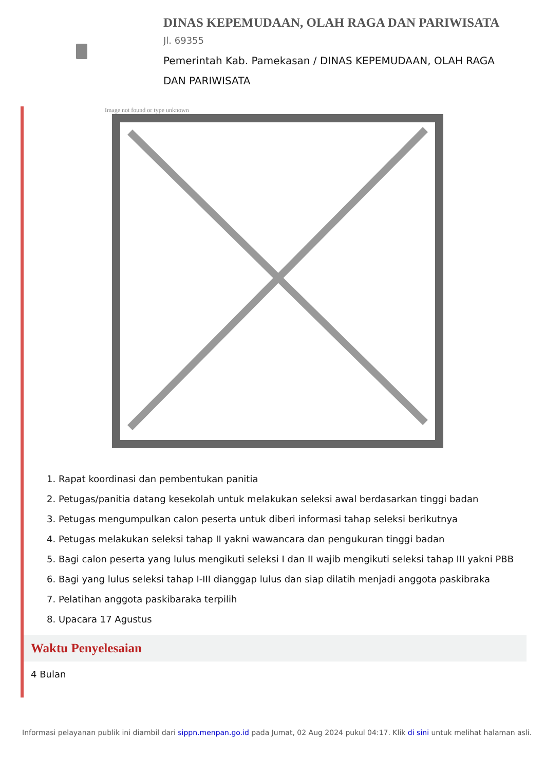DINAS KEPEMUDAAN, OLAH RAGA DAN PARIWISATA
Jl. 69355
Pemerintah Kab. Pamekasan / DINAS KEPEMUDAAN, OLAH RAGA DAN PARIWISATA
Image not found or type unknown
1. Rapat koordinasi dan pembentukan panitia
2. Petugas/panitia datang kesekolah untuk melakukan seleksi awal berdasarkan tinggi badan
3. Petugas mengumpulkan calon peserta untuk diberi informasi tahap seleksi berikutnya
4. Petugas melakukan seleksi tahap II yakni wawancara dan pengukuran tinggi badan
5. Bagi calon peserta yang lulus mengikuti seleksi I dan II wajib mengikuti seleksi tahap III yakni PBB
6. Bagi yang lulus seleksi tahap I-III dianggap lulus dan siap dilatih menjadi anggota paskibraka
7. Pelatihan anggota paskibaraka terpilih
8. Upacara 17 Agustus
Waktu Penyelesaian
4 Bulan
Informasi pelayanan publik ini diambil dari sippn.menpan.go.id pada Jumat, 02 Aug 2024 pukul 04:17. Klik di sini untuk melihat halaman asli.